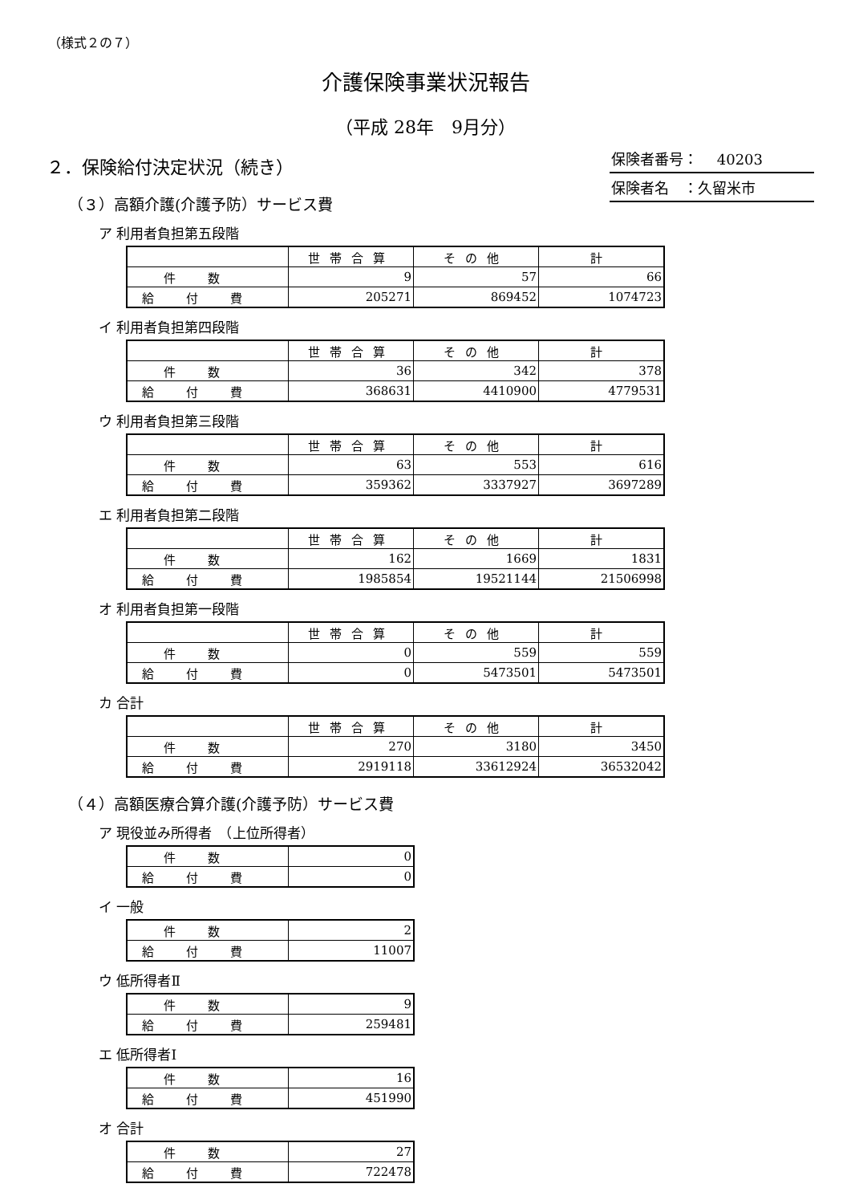（様式２の７）
介護保険事業状況報告
（平成 28年　9月分）
２．保険給付決定状況（続き）
保険者番号：　 40203
保険者名　：久留米市
（３）高額介護(介護予防）サービス費
ア 利用者負担第五段階
| | 世帯合算 | その他 | 計 |
| --- | --- | --- | --- |
| 件数 | 9 | 57 | 66 |
| 給付費 | 205271 | 869452 | 1074723 |
イ 利用者負担第四段階
| | 世帯合算 | その他 | 計 |
| --- | --- | --- | --- |
| 件数 | 36 | 342 | 378 |
| 給付費 | 368631 | 4410900 | 4779531 |
ウ 利用者負担第三段階
| | 世帯合算 | その他 | 計 |
| --- | --- | --- | --- |
| 件数 | 63 | 553 | 616 |
| 給付費 | 359362 | 3337927 | 3697289 |
エ 利用者負担第二段階
| | 世帯合算 | その他 | 計 |
| --- | --- | --- | --- |
| 件数 | 162 | 1669 | 1831 |
| 給付費 | 1985854 | 19521144 | 21506998 |
オ 利用者負担第一段階
| | 世帯合算 | その他 | 計 |
| --- | --- | --- | --- |
| 件数 | 0 | 559 | 559 |
| 給付費 | 0 | 5473501 | 5473501 |
カ 合計
| | 世帯合算 | その他 | 計 |
| --- | --- | --- | --- |
| 件数 | 270 | 3180 | 3450 |
| 給付費 | 2919118 | 33612924 | 36532042 |
（４）高額医療合算介護(介護予防）サービス費
ア 現役並み所得者　（上位所得者）
| 件数 | 0 |
| 給付費 | 0 |
イ 一般
| 件数 | 2 |
| 給付費 | 11007 |
ウ 低所得者Ⅱ
| 件数 | 9 |
| 給付費 | 259481 |
エ 低所得者Ⅰ
| 件数 | 16 |
| 給付費 | 451990 |
オ 合計
| 件数 | 27 |
| 給付費 | 722478 |